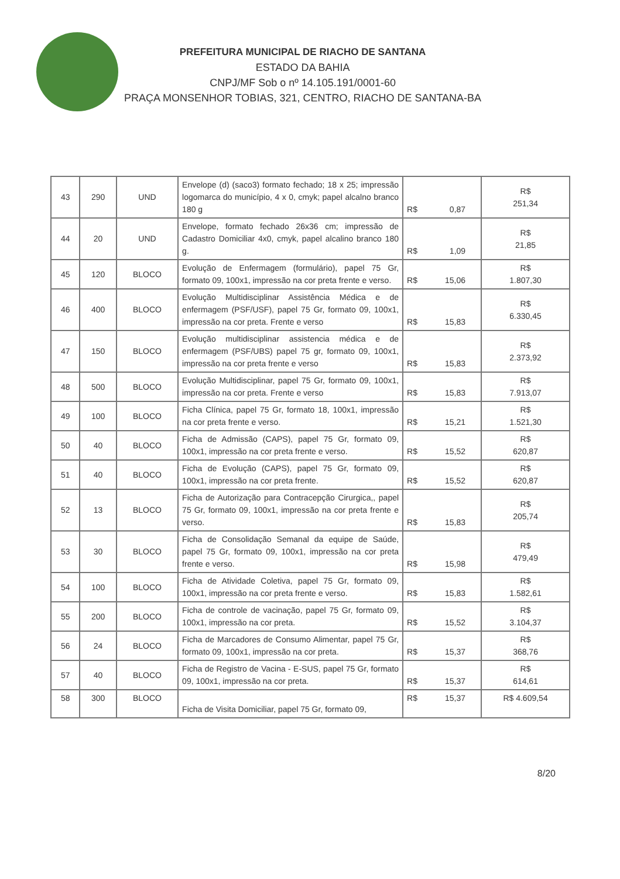PREFEITURA MUNICIPAL DE RIACHO DE SANTANA
ESTADO DA BAHIA
CNPJ/MF Sob o nº 14.105.191/0001-60
PRAÇA MONSENHOR TOBIAS, 321, CENTRO, RIACHO DE SANTANA-BA
| 43 | 290 | UND | Envelope (d) (saco3) formato fechado; 18 x 25; impressão logomarca do município, 4 x 0, cmyk; papel alcalno branco 180 g | R$ 0,87 | R$ 251,34 |
| 44 | 20 | UND | Envelope, formato fechado 26x36 cm; impressão de Cadastro Domiciliar 4x0, cmyk, papel alcalino branco 180 g. | R$ 1,09 | R$ 21,85 |
| 45 | 120 | BLOCO | Evolução de Enfermagem (formulário), papel 75 Gr, formato 09, 100x1, impressão na cor preta frente e verso. | R$ 15,06 | R$ 1.807,30 |
| 46 | 400 | BLOCO | Evolução Multidisciplinar Assistência Médica e de enfermagem (PSF/USF), papel 75 Gr, formato 09, 100x1, impressão na cor preta. Frente e verso | R$ 15,83 | R$ 6.330,45 |
| 47 | 150 | BLOCO | Evolução multidisciplinar assistencia médica e de enfermagem (PSF/UBS) papel 75 gr, formato 09, 100x1, impressão na cor preta frente e verso | R$ 15,83 | R$ 2.373,92 |
| 48 | 500 | BLOCO | Evolução Multidisciplinar, papel 75 Gr, formato 09, 100x1, impressão na cor preta. Frente e verso | R$ 15,83 | R$ 7.913,07 |
| 49 | 100 | BLOCO | Ficha Clínica, papel 75 Gr, formato 18, 100x1, impressão na cor preta frente e verso. | R$ 15,21 | R$ 1.521,30 |
| 50 | 40 | BLOCO | Ficha de Admissão (CAPS), papel 75 Gr, formato 09, 100x1, impressão na cor preta frente e verso. | R$ 15,52 | R$ 620,87 |
| 51 | 40 | BLOCO | Ficha de Evolução (CAPS), papel 75 Gr, formato 09, 100x1, impressão na cor preta frente. | R$ 15,52 | R$ 620,87 |
| 52 | 13 | BLOCO | Ficha de Autorização para Contracepção Cirurgica,, papel 75 Gr, formato 09, 100x1, impressão na cor preta frente e verso. | R$ 15,83 | R$ 205,74 |
| 53 | 30 | BLOCO | Ficha de Consolidação Semanal da equipe de Saúde, papel 75 Gr, formato 09, 100x1, impressão na cor preta frente e verso. | R$ 15,98 | R$ 479,49 |
| 54 | 100 | BLOCO | Ficha de Atividade Coletiva, papel 75 Gr, formato 09, 100x1, impressão na cor preta frente e verso. | R$ 15,83 | R$ 1.582,61 |
| 55 | 200 | BLOCO | Ficha de controle de vacinação, papel 75 Gr, formato 09, 100x1, impressão na cor preta. | R$ 15,52 | R$ 3.104,37 |
| 56 | 24 | BLOCO | Ficha de Marcadores de Consumo Alimentar, papel 75 Gr, formato 09, 100x1, impressão na cor preta. | R$ 15,37 | R$ 368,76 |
| 57 | 40 | BLOCO | Ficha de Registro de Vacina - E-SUS, papel 75 Gr, formato 09, 100x1, impressão na cor preta. | R$ 15,37 | R$ 614,61 |
| 58 | 300 | BLOCO | Ficha de Visita Domiciliar, papel 75 Gr, formato 09, | R$ 15,37 | R$ 4.609,54 |
8/20